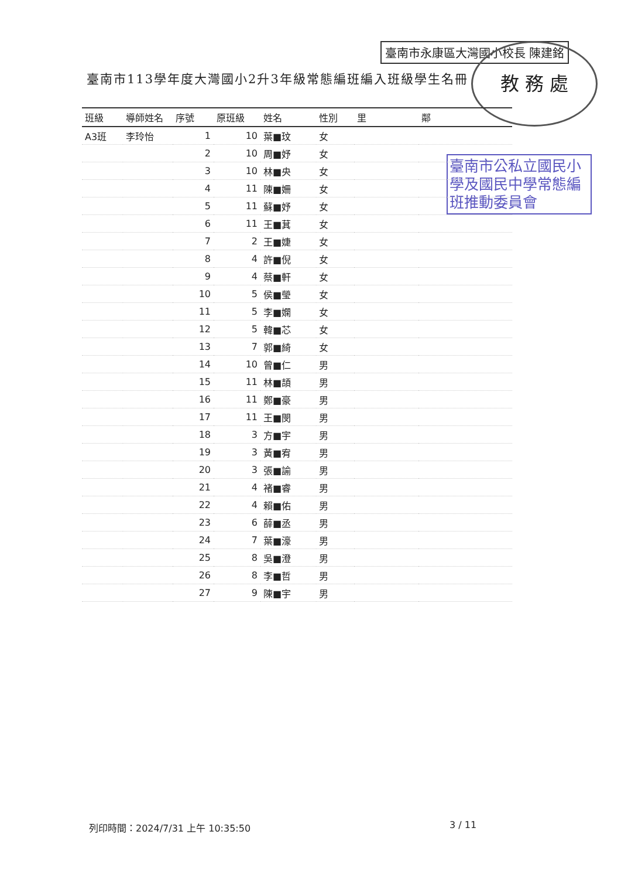臺南市113學年度大灣國小2升3年級常態編班編入班級學生名冊
臺南市永康區大灣國小校長 陳建銘 教 務 處
臺南市公私立國民小學及國民中學常態編班推動委員會
| 班級 | 導師姓名 | 序號 | 原班級 | 姓名 | 性別 | 里 | 鄰 |
| --- | --- | --- | --- | --- | --- | --- | --- |
| A3班 | 李玲怡 | 1 | 10 | 葉■玟 | 女 | | |
| | | 2 | 10 | 周■妤 | 女 | | |
| | | 3 | 10 | 林■央 | 女 | | |
| | | 4 | 11 | 陳■姍 | 女 | | |
| | | 5 | 11 | 蘇■妤 | 女 | | |
| | | 6 | 11 | 王■萁 | 女 | | |
| | | 7 | 2 | 王■婕 | 女 | | |
| | | 8 | 4 | 許■倪 | 女 | | |
| | | 9 | 4 | 蔡■軒 | 女 | | |
| | | 10 | 5 | 侯■瑩 | 女 | | |
| | | 11 | 5 | 李■嫻 | 女 | | |
| | | 12 | 5 | 韓■芯 | 女 | | |
| | | 13 | 7 | 郭■綺 | 女 | | |
| | | 14 | 10 | 曾■仁 | 男 | | |
| | | 15 | 11 | 林■頡 | 男 | | |
| | | 16 | 11 | 鄭■豪 | 男 | | |
| | | 17 | 11 | 王■閔 | 男 | | |
| | | 18 | 3 | 方■宇 | 男 | | |
| | | 19 | 3 | 黃■宥 | 男 | | |
| | | 20 | 3 | 張■諭 | 男 | | |
| | | 21 | 4 | 褚■睿 | 男 | | |
| | | 22 | 4 | 賴■佑 | 男 | | |
| | | 23 | 6 | 薛■丞 | 男 | | |
| | | 24 | 7 | 葉■濠 | 男 | | |
| | | 25 | 8 | 吳■澄 | 男 | | |
| | | 26 | 8 | 李■哲 | 男 | | |
| | | 27 | 9 | 陳■宇 | 男 | | |
列印時間：2024/7/31 上午 10:35:50
3 / 11